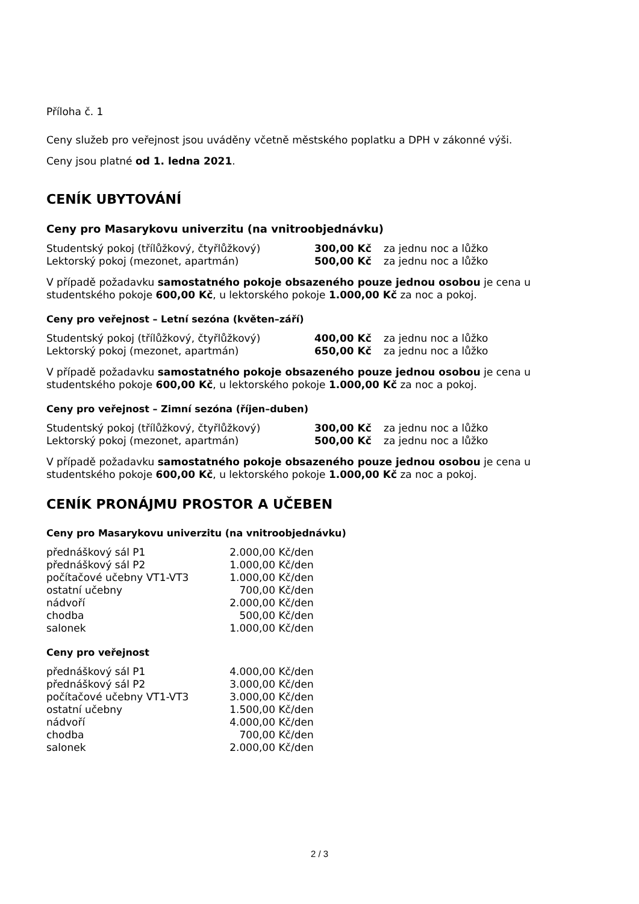Příloha č. 1
Ceny služeb pro veřejnost jsou uváděny včetně městského poplatku a DPH v zákonné výši.
Ceny jsou platné od 1. ledna 2021.
CENÍK UBYTOVÁNÍ
Ceny pro Masarykovu univerzitu (na vnitroobjednávku)
| Studentský pokoj (třílůžkový, čtyřlůžkový) | 300,00 Kč | za jednu noc a lůžko |
| Lektorský pokoj (mezonet, apartmán) | 500,00 Kč | za jednu noc a lůžko |
V případě požadavku samostatného pokoje obsazeného pouze jednou osobou je cena u studentského pokoje 600,00 Kč, u lektorského pokoje 1.000,00 Kč za noc a pokoj.
Ceny pro veřejnost – Letní sezóna (květen–září)
| Studentský pokoj (třílůžkový, čtyřlůžkový) | 400,00 Kč | za jednu noc a lůžko |
| Lektorský pokoj (mezonet, apartmán) | 650,00 Kč | za jednu noc a lůžko |
V případě požadavku samostatného pokoje obsazeného pouze jednou osobou je cena u studentského pokoje 600,00 Kč, u lektorského pokoje 1.000,00 Kč za noc a pokoj.
Ceny pro veřejnost – Zimní sezóna (říjen–duben)
| Studentský pokoj (třílůžkový, čtyřlůžkový) | 300,00 Kč | za jednu noc a lůžko |
| Lektorský pokoj (mezonet, apartmán) | 500,00 Kč | za jednu noc a lůžko |
V případě požadavku samostatného pokoje obsazeného pouze jednou osobou je cena u studentského pokoje 600,00 Kč, u lektorského pokoje 1.000,00 Kč za noc a pokoj.
CENÍK PRONÁJMU PROSTOR A UČEBEN
Ceny pro Masarykovu univerzitu (na vnitroobjednávku)
| přednáškový sál P1 | 2.000,00 | Kč/den |
| přednáškový sál P2 | 1.000,00 | Kč/den |
| počítačové učebny VT1-VT3 | 1.000,00 | Kč/den |
| ostatní učebny | 700,00 | Kč/den |
| nádvoří | 2.000,00 | Kč/den |
| chodba | 500,00 | Kč/den |
| salonek | 1.000,00 | Kč/den |
Ceny pro veřejnost
| přednáškový sál P1 | 4.000,00 | Kč/den |
| přednáškový sál P2 | 3.000,00 | Kč/den |
| počítačové učebny VT1-VT3 | 3.000,00 | Kč/den |
| ostatní učebny | 1.500,00 | Kč/den |
| nádvoří | 4.000,00 | Kč/den |
| chodba | 700,00 | Kč/den |
| salonek | 2.000,00 | Kč/den |
2 / 3